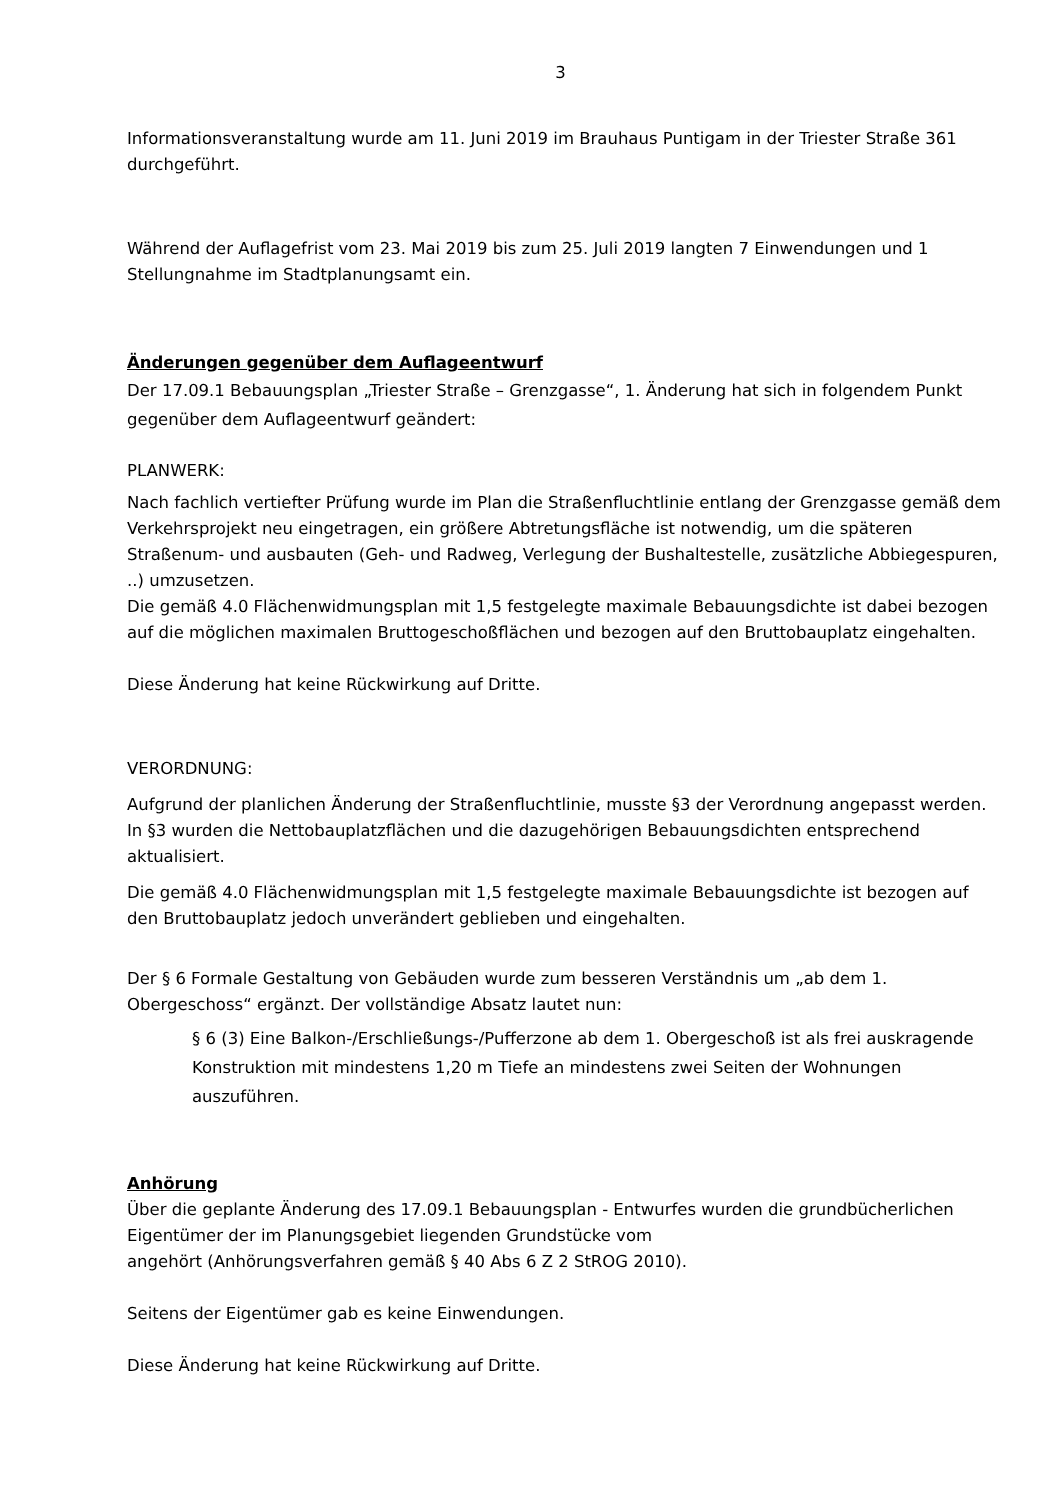3
Informationsveranstaltung wurde am 11. Juni 2019 im Brauhaus Puntigam in der Triester Straße 361 durchgeführt.
Während der Auflagefrist vom 23. Mai 2019 bis zum 25. Juli 2019 langten 7 Einwendungen und 1 Stellungnahme im Stadtplanungsamt ein.
Änderungen gegenüber dem Auflageentwurf
Der 17.09.1 Bebauungsplan „Triester Straße – Grenzgasse“, 1. Änderung hat sich in folgendem Punkt gegenüber dem Auflageentwurf geändert:
PLANWERK:
Nach fachlich vertiefter Prüfung wurde im Plan die Straßenfluchtlinie entlang der Grenzgasse gemäß dem Verkehrsprojekt neu eingetragen, ein größere Abtretungsfläche ist notwendig, um die späteren Straßenum- und ausbauten (Geh- und Radweg, Verlegung der Bushaltestelle, zusätzliche Abbiegespuren, ..) umzusetzen.
Die gemäß 4.0 Flächenwidmungsplan mit 1,5 festgelegte maximale Bebauungsdichte ist dabei bezogen auf die möglichen maximalen Bruttogeschoßflächen und bezogen auf den Bruttobauplatz eingehalten.
Diese Änderung hat keine Rückwirkung auf Dritte.
VERORDNUNG:
Aufgrund der planlichen Änderung der Straßenfluchtlinie, musste §3 der Verordnung angepasst werden. In §3 wurden die Nettobauplatzflächen und die dazugehörigen Bebauungsdichten entsprechend aktualisiert.
Die gemäß 4.0 Flächenwidmungsplan mit 1,5 festgelegte maximale Bebauungsdichte ist bezogen auf den Bruttobauplatz jedoch unverändert geblieben und eingehalten.
Der § 6 Formale Gestaltung von Gebäuden wurde zum besseren Verständnis um „ab dem 1. Obergeschoss“ ergänzt. Der vollständige Absatz lautet nun:
§ 6 (3) Eine Balkon-/Erschließungs-/Pufferzone ab dem 1. Obergeschoß ist als frei auskragende Konstruktion mit mindestens 1,20 m Tiefe an mindestens zwei Seiten der Wohnungen auszuführen.
Anhörung
Über die geplante Änderung des 17.09.1 Bebauungsplan - Entwurfes wurden die grundbücherlichen Eigentümer der im Planungsgebiet liegenden Grundstücke vom
angehört (Anhörungsverfahren gemäß § 40 Abs 6 Z 2 StROG 2010).
Seitens der Eigentümer gab es keine Einwendungen.
Diese Änderung hat keine Rückwirkung auf Dritte.